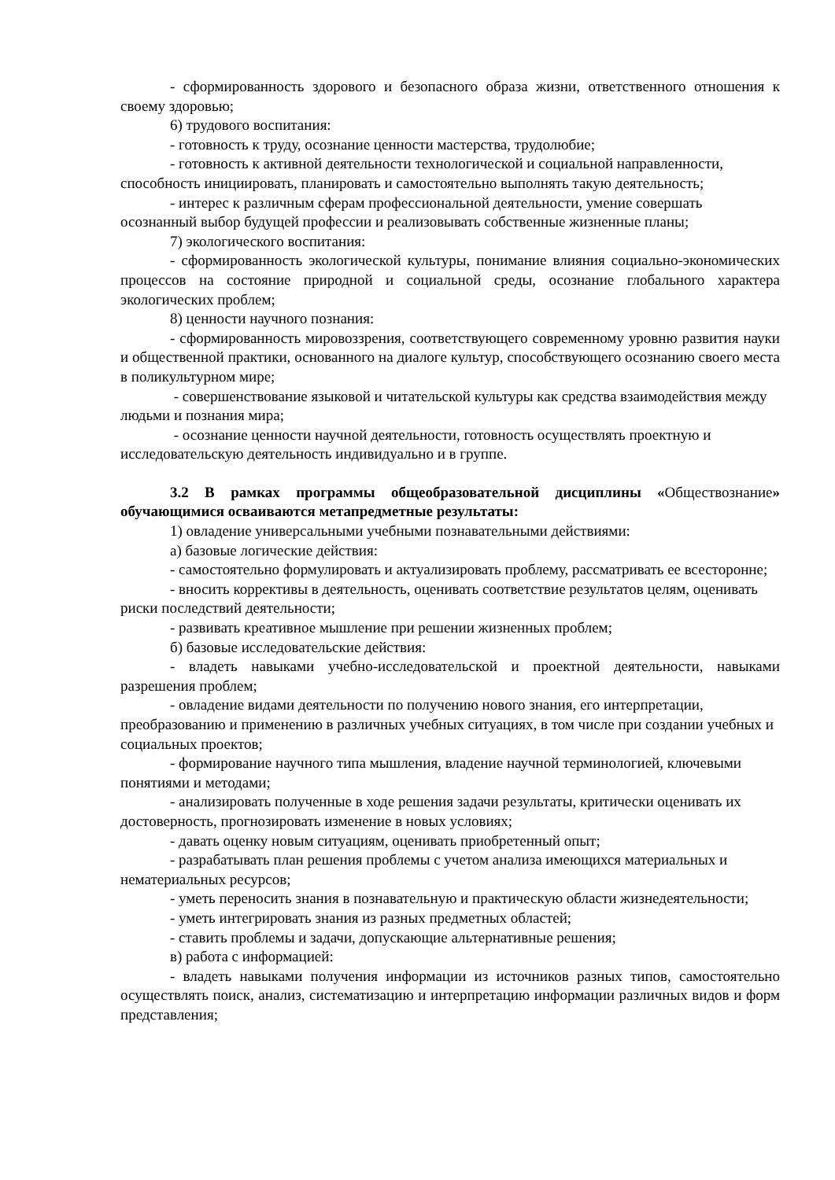- сформированность здорового и безопасного образа жизни, ответственного отношения к своему здоровью;
6) трудового воспитания:
- готовность к труду, осознание ценности мастерства, трудолюбие;
- готовность к активной деятельности технологической и социальной направленности, способность инициировать, планировать и самостоятельно выполнять такую деятельность;
- интерес к различным сферам профессиональной деятельности, умение совершать осознанный выбор будущей профессии и реализовывать собственные жизненные планы;
7) экологического воспитания:
- сформированность экологической культуры, понимание влияния социально-экономических процессов на состояние природной и социальной среды, осознание глобального характера экологических проблем;
8) ценности научного познания:
- сформированность мировоззрения, соответствующего современному уровню развития науки и общественной практики, основанного на диалоге культур, способствующего осознанию своего места в поликультурном мире;
- совершенствование языковой и читательской культуры как средства взаимодействия между людьми и познания мира;
- осознание ценности научной деятельности, готовность осуществлять проектную и исследовательскую деятельность индивидуально и в группе.
3.2 В рамках программы общеобразовательной дисциплины «Обществознание» обучающимися осваиваются метапредметные результаты:
1) овладение универсальными учебными познавательными действиями:
а) базовые логические действия:
- самостоятельно формулировать и актуализировать проблему, рассматривать ее всесторонне;
- вносить коррективы в деятельность, оценивать соответствие результатов целям, оценивать риски последствий деятельности;
- развивать креативное мышление при решении жизненных проблем;
б) базовые исследовательские действия:
- владеть навыками учебно-исследовательской и проектной деятельности, навыками разрешения проблем;
- овладение видами деятельности по получению нового знания, его интерпретации, преобразованию и применению в различных учебных ситуациях, в том числе при создании учебных и социальных проектов;
- формирование научного типа мышления, владение научной терминологией, ключевыми понятиями и методами;
- анализировать полученные в ходе решения задачи результаты, критически оценивать их достоверность, прогнозировать изменение в новых условиях;
- давать оценку новым ситуациям, оценивать приобретенный опыт;
- разрабатывать план решения проблемы с учетом анализа имеющихся материальных и нематериальных ресурсов;
- уметь переносить знания в познавательную и практическую области жизнедеятельности;
- уметь интегрировать знания из разных предметных областей;
- ставить проблемы и задачи, допускающие альтернативные решения;
в) работа с информацией:
- владеть навыками получения информации из источников разных типов, самостоятельно осуществлять поиск, анализ, систематизацию и интерпретацию информации различных видов и форм представления;